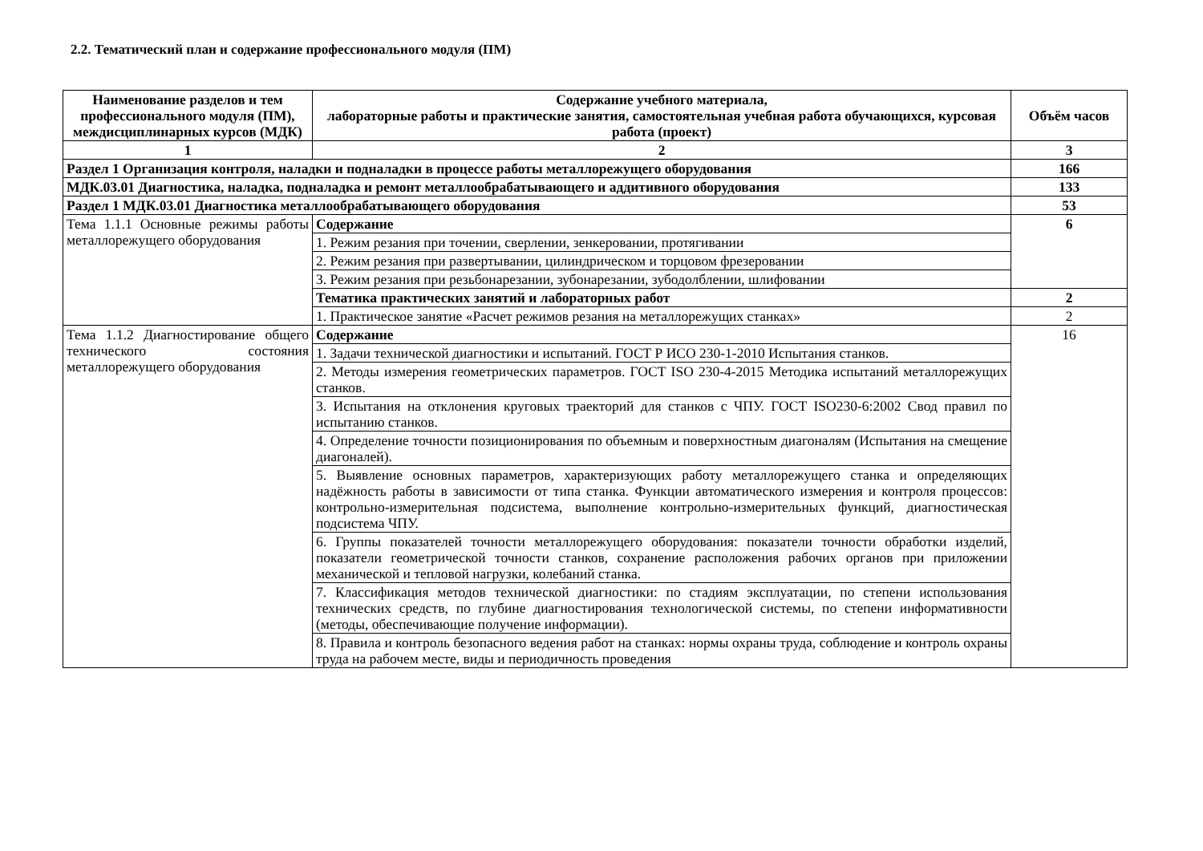2.2. Тематический план и содержание профессионального модуля (ПМ)
| Наименование разделов и тем профессионального модуля (ПМ), междисциплинарных курсов (МДК) | Содержание учебного материала, лабораторные работы и практические занятия, самостоятельная учебная работа обучающихся, курсовая работа (проект) | Объём часов |
| --- | --- | --- |
| 1 | 2 | 3 |
| Раздел 1 Организация контроля, наладки и подналадки в процессе работы металлорежущего оборудования | | 166 |
| МДК.03.01 Диагностика, наладка, подналадка и ремонт металлообрабатывающего и аддитивного оборудования | | 133 |
| Раздел 1 МДК.03.01 Диагностика металлообрабатывающего оборудования | | 53 |
| Тема 1.1.1 Основные режимы работы металлорежущего оборудования | Содержание | 6 |
| | 1. Режим резания при точении, сверлении, зенкеровании, протягивании | |
| | 2. Режим резания при развертывании, цилиндрическом и торцовом фрезеровании | |
| | 3. Режим резания при резьбонарезании, зубонарезании, зубодолблении, шлифовании | |
| | Тематика практических занятий и лабораторных работ | 2 |
| | 1. Практическое занятие «Расчет режимов резания на металлорежущих станках» | 2 |
| Тема 1.1.2 Диагностирование общего технического состояния металлорежущего оборудования | Содержание | 16 |
| | 1. Задачи технической диагностики и испытаний. ГОСТ Р ИСО 230-1-2010 Испытания станков. | |
| | 2. Методы измерения геометрических параметров. ГОСТ ISO 230-4-2015 Методика испытаний металлорежущих станков. | |
| | 3. Испытания на отклонения круговых траекторий для станков с ЧПУ. ГОСТ ISO230-6:2002 Свод правил по испытанию станков. | |
| | 4. Определение точности позиционирования по объемным и поверхностным диагоналям (Испытания на смещение диагоналей). | |
| | 5. Выявление основных параметров, характеризующих работу металлорежущего станка и определяющих надёжность работы в зависимости от типа станка. Функции автоматического измерения и контроля процессов: контрольно-измерительная подсистема, выполнение контрольно-измерительных функций, диагностическая подсистема ЧПУ. | |
| | 6. Группы показателей точности металлорежущего оборудования: показатели точности обработки изделий, показатели геометрической точности станков, сохранение расположения рабочих органов при приложении механической и тепловой нагрузки, колебаний станка. | |
| | 7. Классификация методов технической диагностики: по стадиям эксплуатации, по степени использования технических средств, по глубине диагностирования технологической системы, по степени информативности (методы, обеспечивающие получение информации). | |
| | 8. Правила и контроль безопасного ведения работ на станках: нормы охраны труда, соблюдение и контроль охраны труда на рабочем месте, виды и периодичность проведения | |